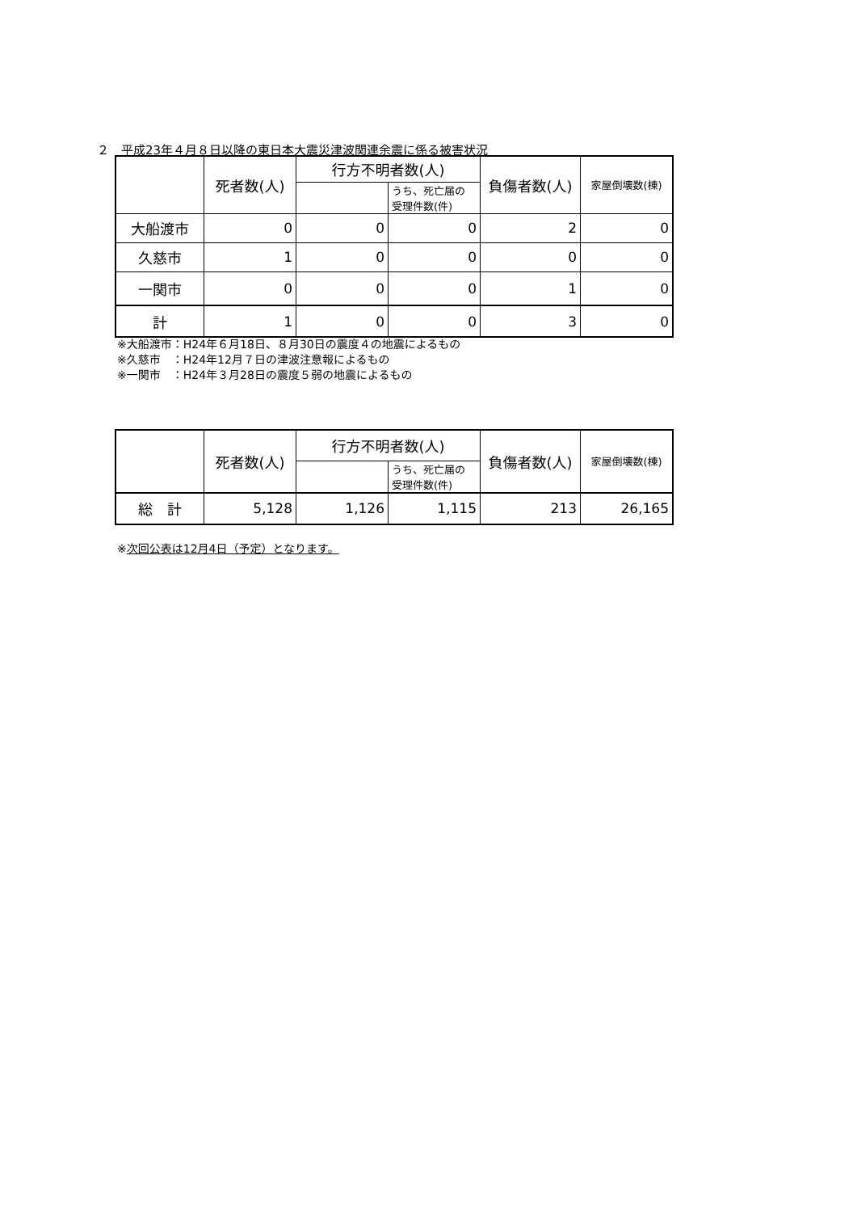２　平成23年４月８日以降の東日本大震災津波関連余震に係る被害状況
| | 死者数(人) | 行方不明者数(人) | | 負傷者数(人) | 家屋倒壊数(棟) |
| --- | --- | --- | --- | --- | --- |
| | | | うち、死亡届の 受理件数(件) | | |
| 大船渡市 | 0 | 0 | 0 | 2 | 0 |
| 久慈市 | 1 | 0 | 0 | 0 | 0 |
| 一関市 | 0 | 0 | 0 | 1 | 0 |
| 計 | 1 | 0 | 0 | 3 | 0 |
※大船渡市：H24年６月18日、８月30日の震度４の地震によるもの
※久慈市　：H24年12月７日の津波注意報によるもの
※一関市　：H24年３月28日の震度５弱の地震によるもの
| | 死者数(人) | 行方不明者数(人) | | 負傷者数(人) | 家屋倒壊数(棟) |
| --- | --- | --- | --- | --- | --- |
| | | | うち、死亡届の 受理件数(件) | | |
| 総 計 | 5,128 | 1,126 | 1,115 | 213 | 26,165 |
※次回公表は12月4日（予定）となります。